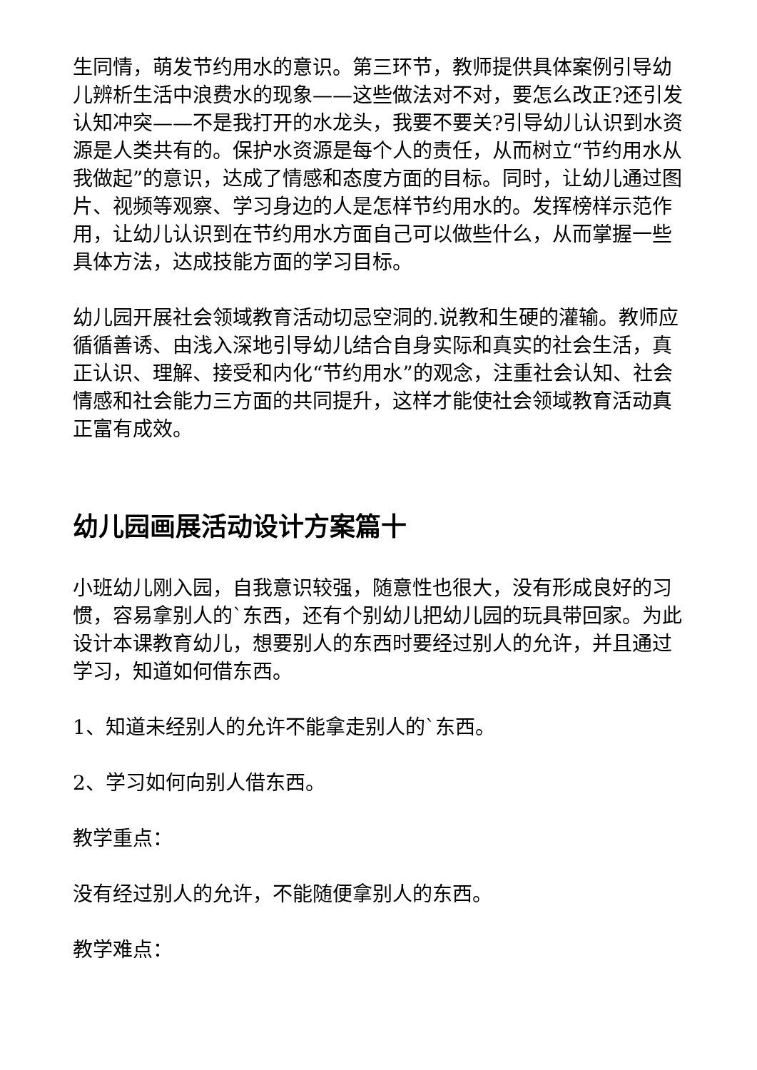生同情，萌发节约用水的意识。第三环节，教师提供具体案例引导幼儿辨析生活中浪费水的现象——这些做法对不对，要怎么改正?还引发认知冲突——不是我打开的水龙头，我要不要关?引导幼儿认识到水资源是人类共有的。保护水资源是每个人的责任，从而树立“节约用水从我做起”的意识，达成了情感和态度方面的目标。同时，让幼儿通过图片、视频等观察、学习身边的人是怎样节约用水的。发挥榜样示范作用，让幼儿认识到在节约用水方面自己可以做些什么，从而掌握一些具体方法，达成技能方面的学习目标。
幼儿园开展社会领域教育活动切忌空洞的.说教和生硬的灌输。教师应循循善诱、由浅入深地引导幼儿结合自身实际和真实的社会生活，真正认识、理解、接受和内化“节约用水”的观念，注重社会认知、社会情感和社会能力三方面的共同提升，这样才能使社会领域教育活动真正富有成效。
幼儿园画展活动设计方案篇十
小班幼儿刚入园，自我意识较强，随意性也很大，没有形成良好的习惯，容易拿别人的`东西，还有个别幼儿把幼儿园的玩具带回家。为此设计本课教育幼儿，想要别人的东西时要经过别人的允许，并且通过学习，知道如何借东西。
1、知道未经别人的允许不能拿走别人的`东西。
2、学习如何向别人借东西。
教学重点：
没有经过别人的允许，不能随便拿别人的东西。
教学难点：